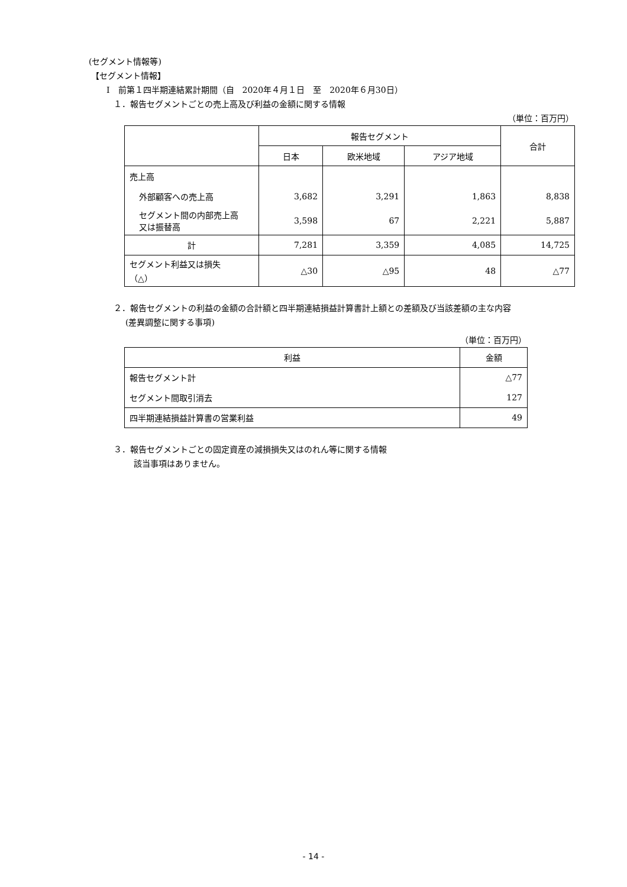(セグメント情報等)
【セグメント情報】
Ⅰ　前第１四半期連結累計期間（自　2020年４月１日　至　2020年６月30日）
１．報告セグメントごとの売上高及び利益の金額に関する情報
（単位：百万円）
| | 報告セグメント | | | 合計 |
| --- | --- | --- | --- | --- |
| | 日本 | 欧米地域 | アジア地域 | |
| 売上高 | | | | |
| 外部顧客への売上高 | 3,682 | 3,291 | 1,863 | 8,838 |
| セグメント間の内部売上高 又は振替高 | 3,598 | 67 | 2,221 | 5,887 |
| 計 | 7,281 | 3,359 | 4,085 | 14,725 |
| セグメント利益又は損失 （△） | △30 | △95 | 48 | △77 |
２．報告セグメントの利益の金額の合計額と四半期連結損益計算書計上額との差額及び当該差額の主な内容
(差異調整に関する事項)
（単位：百万円）
| 利益 | 金額 |
| --- | --- |
| 報告セグメント計 | △77 |
| セグメント間取引消去 | 127 |
| 四半期連結損益計算書の営業利益 | 49 |
３．報告セグメントごとの固定資産の減損損失又はのれん等に関する情報
該当事項はありません。
- 14 -